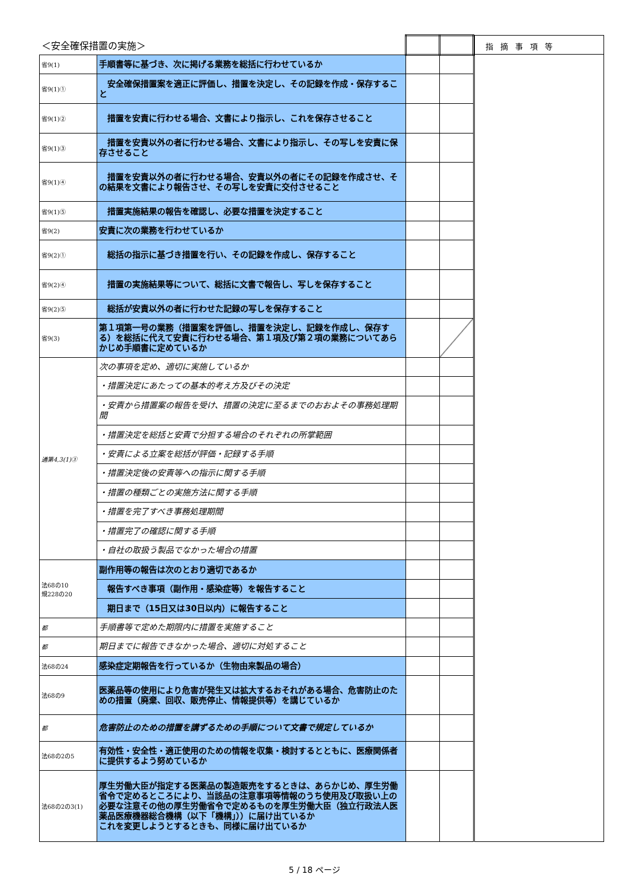| ＜安全確保措置の実施＞ | | | |
| 省9(1) | 手順書等に基づき、次に掲げる業務を総括に行わせているか | | |
| 省9(1)① | 安全確保措置案を適正に評価し、措置を決定し、その記録を作成・保存すること | | |
| 省9(1)② | 措置を安責に行わせる場合、文書により指示し、これを保存させること | | |
| 省9(1)③ | 措置を安責以外の者に行わせる場合、文書により指示し、その写しを安責に保存させること | | |
| 省9(1)④ | 措置を安責以外の者に行わせる場合、安責以外の者にその記録を作成させ、その結果を文書により報告させ、その写しを安責に交付させること | | |
| 省9(1)⑤ | 措置実施結果の報告を確認し、必要な措置を決定すること | | |
| 省9(2) | 安責に次の業務を行わせているか | | |
| 省9(2)① | 総括の指示に基づき措置を行い、その記録を作成し、保存すること | | |
| 省9(2)④ | 措置の実施結果等について、総括に文書で報告し、写しを保存すること | | |
| 省9(2)⑤ | 総括が安責以外の者に行わせた記録の写しを保存すること | | |
| 省9(3) | 第１項第一号の業務（措置案を評価し、措置を決定し、記録を作成し、保存する）を総括に代えて安責に行わせる場合、第１項及び第２項の業務についてあらかじめ手順書に定めているか | | |
| 通第4,3(1)③ | 次の事項を定め、適切に実施しているか | | |
| | ・措置決定にあたっての基本的考え方及びその決定 | | |
| | ・安責から措置案の報告を受け、措置の決定に至るまでのおおよその事務処理期間 | | |
| | ・措置決定を総括と安責で分担する場合のそれぞれの所掌範囲 | | |
| | ・安責による立案を総括が評価・記録する手順 | | |
| | ・措置決定後の安責等への指示に関する手順 | | |
| | ・措置の種類ごとの実施方法に関する手順 | | |
| | ・措置を完了すべき事務処理期間 | | |
| | ・措置完了の確認に関する手順 | | |
| | ・自社の取扱う製品でなかった場合の措置 | | |
| 法68の10 規228の20 | 副作用等の報告は次のとおり適切であるか | | |
| | 報告すべき事項（副作用・感染症等）を報告すること | | |
| | 期日まで（15日又は30日以内）に報告すること | | |
| 都 | 手順書等で定めた期限内に措置を実施すること | | |
| 都 | 期日までに報告できなかった場合、適切に対処すること | | |
| 法68の24 | 感染症定期報告を行っているか（生物由来製品の場合） | | |
| 法68の9 | 医薬品等の使用により危害が発生又は拡大するおそれがある場合、危害防止のための措置（廃棄、回収、販売停止、情報提供等）を講じているか | | |
| 都 | 危害防止のための措置を講ずるための手順について文書で規定しているか | | |
| 法68の2の5 | 有効性・安全性・適正使用のための情報を収集・検討するとともに、医療関係者に提供するよう努めているか | | |
| 法68の2の3(1) | 厚生労働大臣が指定する医薬品の製造販売をするときは、あらかじめ、厚生労働省令で定めるところにより、当該品の注意事項等情報のうち使用及び取扱い上の必要な注意その他の厚生労働省令で定めるものを厚生労働大臣（独立行政法人医薬品医療機器総合機構（以下「機構」））に届け出ているか これを変更しようとするときも、同様に届け出ているか | | |
指摘事項等
5 / 18 ページ